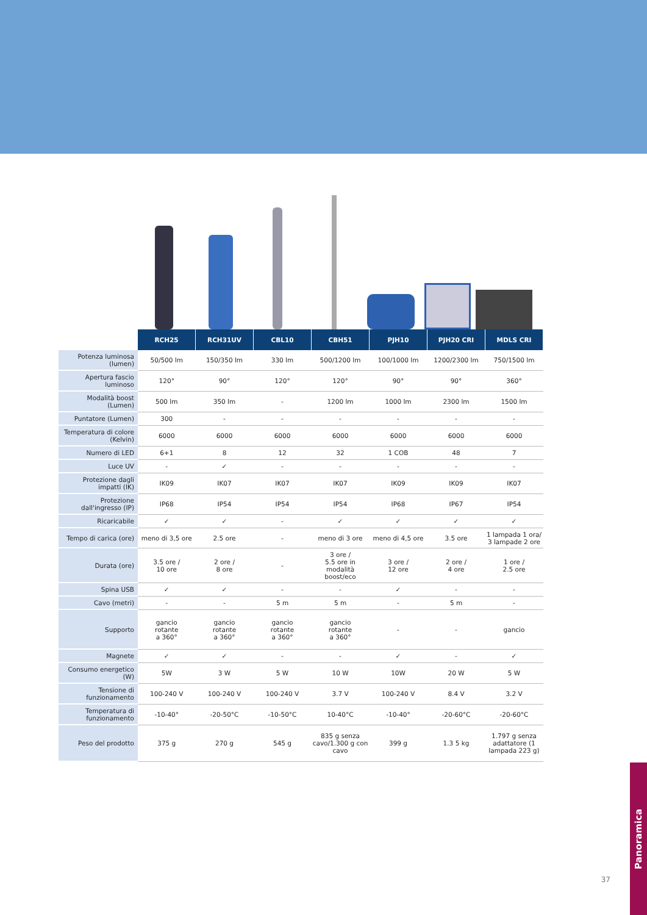| | RCH25 | RCH31UV | CBL10 | CBH51 | PJH10 | PJH20 CRI | MDLS CRI |
| Potenza luminosa (lumen) | 50/500 lm | 150/350 lm | 330 lm | 500/1200 lm | 100/1000 lm | 1200/2300 lm | 750/1500 lm |
| Apertura fascio luminoso | 120° | 90° | 120° | 120° | 90° | 90° | 360° |
| Modalità boost (Lumen) | 500 lm | 350 lm | - | 1200 lm | 1000 lm | 2300 lm | 1500 lm |
| Puntatore (Lumen) | 300 | - | - | - | - | - | - |
| Temperatura di colore (Kelvin) | 6000 | 6000 | 6000 | 6000 | 6000 | 6000 | 6000 |
| Numero di LED | 6+1 | 8 | 12 | 32 | 1 COB | 48 | 7 |
| Luce UV | - | ✓ | - | - | - | - | - |
| Protezione dagli impatti (IK) | IK09 | IK07 | IK07 | IK07 | IK09 | IK09 | IK07 |
| Protezione dall'ingresso (IP) | IP68 | IP54 | IP54 | IP54 | IP68 | IP67 | IP54 |
| Ricaricabile | ✓ | ✓ | - | ✓ | ✓ | ✓ | ✓ |
| Tempo di carica (ore) | meno di 3,5 ore | 2.5 ore | - | meno di 3 ore | meno di 4,5 ore | 3.5 ore | 1 lampada 1 ora/ 3 lampade 2 ore |
| Durata (ore) | 3.5 ore / 10 ore | 2 ore / 8 ore | - | 3 ore / 5.5 ore in modalità boost/eco | 3 ore / 12 ore | 2 ore / 4 ore | 1 ore / 2.5 ore |
| Spina USB | ✓ | ✓ | - | - | ✓ | - | - |
| Cavo (metri) | - | - | 5 m | 5 m | - | 5 m | - |
| Supporto | gancio rotante a 360° | gancio rotante a 360° | gancio rotante a 360° | gancio rotante a 360° | - | - | gancio |
| Magnete | ✓ | ✓ | - | - | ✓ | - | ✓ |
| Consumo energetico (W) | 5W | 3 W | 5 W | 10 W | 10W | 20 W | 5 W |
| Tensione di funzionamento | 100-240 V | 100-240 V | 100-240 V | 3.7 V | 100-240 V | 8.4 V | 3.2 V |
| Temperatura di funzionamento | -10-40° | -20-50°C | -10-50°C | 10-40°C | -10-40° | -20-60°C | -20-60°C |
| Peso del prodotto | 375 g | 270 g | 545 g | 835 g senza cavo/1.300 g con cavo | 399 g | 1.3 5 kg | 1.797 g senza adattatore (1 lampada 223 g) |
37
Panoramica